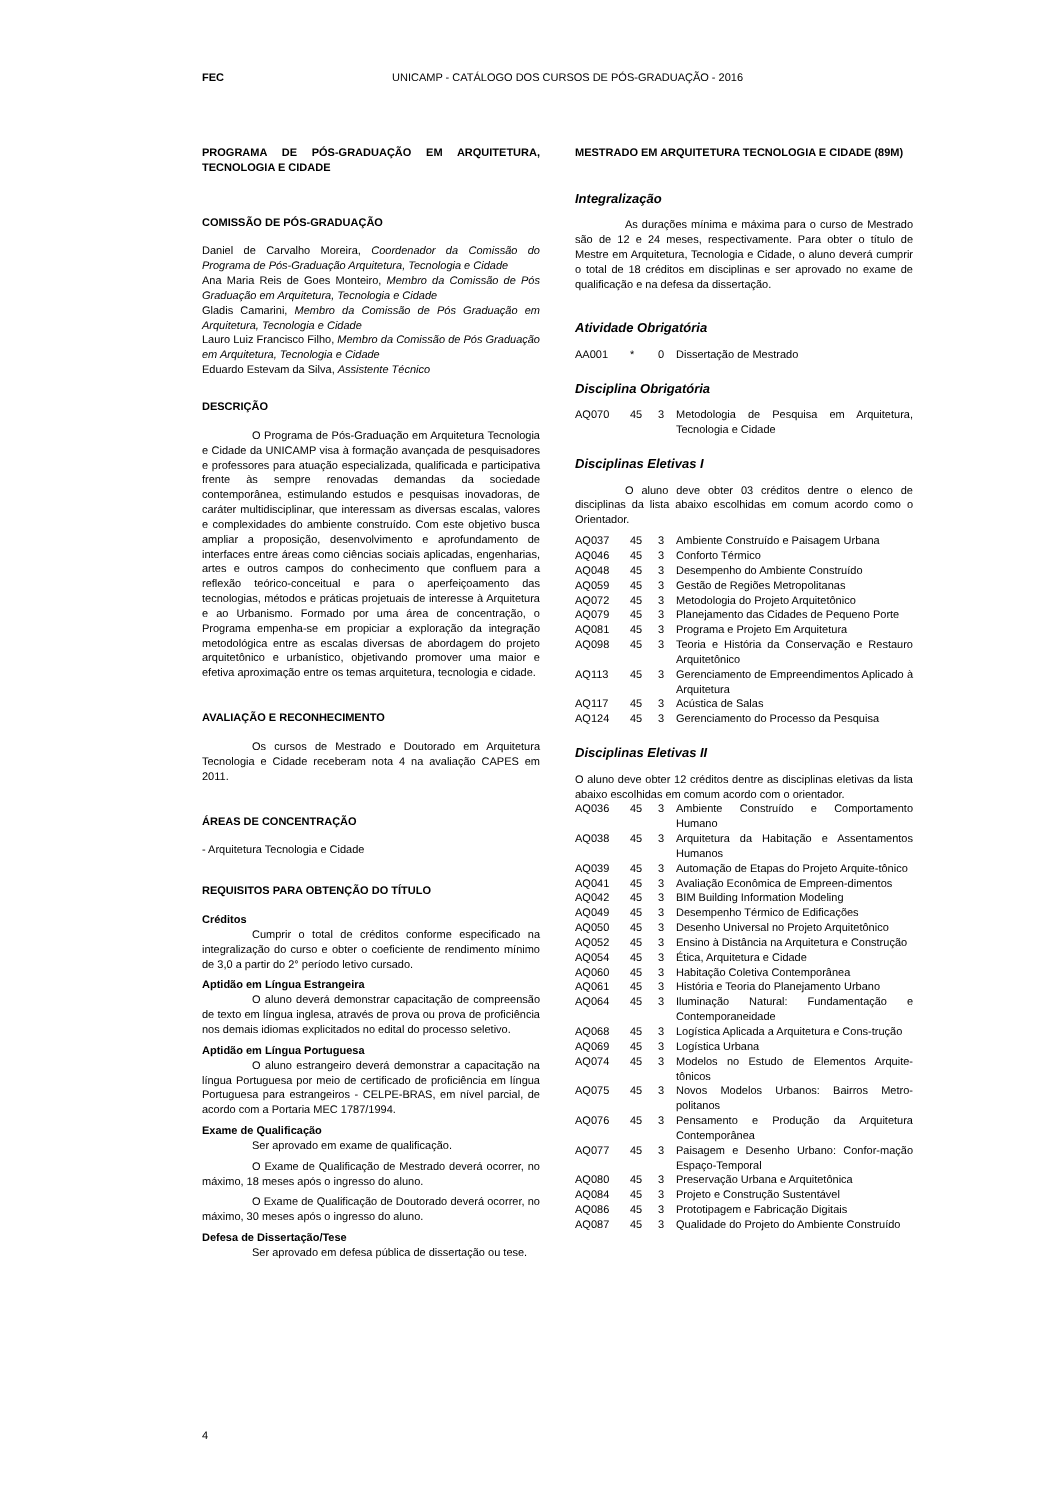FEC UNICAMP - CATÁLOGO DOS CURSOS DE PÓS-GRADUAÇÃO - 2016
PROGRAMA DE PÓS-GRADUAÇÃO EM ARQUITETURA, TECNOLOGIA E CIDADE
COMISSÃO DE PÓS-GRADUAÇÃO
Daniel de Carvalho Moreira, Coordenador da Comissão do Programa de Pós-Graduação Arquitetura, Tecnologia e Cidade
Ana Maria Reis de Goes Monteiro, Membro da Comissão de Pós Graduação em Arquitetura, Tecnologia e Cidade
Gladis Camarini, Membro da Comissão de Pós Graduação em Arquitetura, Tecnologia e Cidade
Lauro Luiz Francisco Filho, Membro da Comissão de Pós Graduação em Arquitetura, Tecnologia e Cidade
Eduardo Estevam da Silva, Assistente Técnico
DESCRIÇÃO
O Programa de Pós-Graduação em Arquitetura Tecnologia e Cidade da UNICAMP visa à formação avançada de pesquisadores e professores para atuação especializada, qualificada e participativa frente às sempre renovadas demandas da sociedade contemporânea, estimulando estudos e pesquisas inovadoras, de caráter multidisciplinar, que interessam as diversas escalas, valores e complexidades do ambiente construído. Com este objetivo busca ampliar a proposição, desenvolvimento e aprofundamento de interfaces entre áreas como ciências sociais aplicadas, engenharias, artes e outros campos do conhecimento que confluem para a reflexão teórico-conceitual e para o aperfeiçoamento das tecnologias, métodos e práticas projetuais de interesse à Arquitetura e ao Urbanismo. Formado por uma área de concentração, o Programa empenha-se em propiciar a exploração da integração metodológica entre as escalas diversas de abordagem do projeto arquitetônico e urbanístico, objetivando promover uma maior e efetiva aproximação entre os temas arquitetura, tecnologia e cidade.
AVALIAÇÃO E RECONHECIMENTO
Os cursos de Mestrado e Doutorado em Arquitetura Tecnologia e Cidade receberam nota 4 na avaliação CAPES em 2011.
ÁREAS DE CONCENTRAÇÃO
- Arquitetura Tecnologia e Cidade
REQUISITOS PARA OBTENÇÃO DO TÍTULO
Créditos
Cumprir o total de créditos conforme especificado na integralização do curso e obter o coeficiente de rendimento mínimo de 3,0 a partir do 2° período letivo cursado.
Aptidão em Língua Estrangeira
O aluno deverá demonstrar capacitação de compreensão de texto em língua inglesa, através de prova ou prova de proficiência nos demais idiomas explicitados no edital do processo seletivo.
Aptidão em Língua Portuguesa
O aluno estrangeiro deverá demonstrar a capacitação na língua Portuguesa por meio de certificado de proficiência em língua Portuguesa para estrangeiros - CELPE-BRAS, em nível parcial, de acordo com a Portaria MEC 1787/1994.
Exame de Qualificação
Ser aprovado em exame de qualificação.
O Exame de Qualificação de Mestrado deverá ocorrer, no máximo, 18 meses após o ingresso do aluno.
O Exame de Qualificação de Doutorado deverá ocorrer, no máximo, 30 meses após o ingresso do aluno.
Defesa de Dissertação/Tese
Ser aprovado em defesa pública de dissertação ou tese.
MESTRADO EM ARQUITETURA TECNOLOGIA E CIDADE (89M)
Integralização
As durações mínima e máxima para o curso de Mestrado são de 12 e 24 meses, respectivamente. Para obter o título de Mestre em Arquitetura, Tecnologia e Cidade, o aluno deverá cumprir o total de 18 créditos em disciplinas e ser aprovado no exame de qualificação e na defesa da dissertação.
Atividade Obrigatória
| AA001 | * | 0 | Dissertação de Mestrado |
Disciplina Obrigatória
| AQ070 | 45 | 3 | Metodologia de Pesquisa em Arquitetura, Tecnologia e Cidade |
Disciplinas Eletivas I
O aluno deve obter 03 créditos dentre o elenco de disciplinas da lista abaixo escolhidas em comum acordo como o Orientador.
| AQ037 | 45 | 3 | Ambiente Construído e Paisagem Urbana |
| AQ046 | 45 | 3 | Conforto Térmico |
| AQ048 | 45 | 3 | Desempenho do Ambiente Construído |
| AQ059 | 45 | 3 | Gestão de Regiões Metropolitanas |
| AQ072 | 45 | 3 | Metodologia do Projeto Arquitetônico |
| AQ079 | 45 | 3 | Planejamento das Cidades de Pequeno Porte |
| AQ081 | 45 | 3 | Programa e Projeto Em Arquitetura |
| AQ098 | 45 | 3 | Teoria e História da Conservação e Restauro Arquitetônico |
| AQ113 | 45 | 3 | Gerenciamento de Empreendimentos Aplicado à Arquitetura |
| AQ117 | 45 | 3 | Acústica de Salas |
| AQ124 | 45 | 3 | Gerenciamento do Processo da Pesquisa |
Disciplinas Eletivas II
O aluno deve obter 12 créditos dentre as disciplinas eletivas da lista abaixo escolhidas em comum acordo com o orientador.
| AQ036 | 45 | 3 | Ambiente Construído e Comportamento Humano |
| AQ038 | 45 | 3 | Arquitetura da Habitação e Assentamentos Humanos |
| AQ039 | 45 | 3 | Automação de Etapas do Projeto Arquite-tônico |
| AQ041 | 45 | 3 | Avaliação Econômica de Empreen-dimentos |
| AQ042 | 45 | 3 | BIM Building Information Modeling |
| AQ049 | 45 | 3 | Desempenho Térmico de Edificações |
| AQ050 | 45 | 3 | Desenho Universal no Projeto Arquitetônico |
| AQ052 | 45 | 3 | Ensino à Distância na Arquitetura e Construção |
| AQ054 | 45 | 3 | Ética, Arquitetura e Cidade |
| AQ060 | 45 | 3 | Habitação Coletiva Contemporânea |
| AQ061 | 45 | 3 | História e Teoria do Planejamento Urbano |
| AQ064 | 45 | 3 | Iluminação Natural: Fundamentação e Contemporaneidade |
| AQ068 | 45 | 3 | Logística Aplicada a Arquitetura e Cons-trução |
| AQ069 | 45 | 3 | Logística Urbana |
| AQ074 | 45 | 3 | Modelos no Estudo de Elementos Arquite-tônicos |
| AQ075 | 45 | 3 | Novos Modelos Urbanos: Bairros Metro-politanos |
| AQ076 | 45 | 3 | Pensamento e Produção da Arquitetura Contemporânea |
| AQ077 | 45 | 3 | Paisagem e Desenho Urbano: Confor-mação Espaço-Temporal |
| AQ080 | 45 | 3 | Preservação Urbana e Arquitetônica |
| AQ084 | 45 | 3 | Projeto e Construção Sustentável |
| AQ086 | 45 | 3 | Prototipagem e Fabricação Digitais |
| AQ087 | 45 | 3 | Qualidade do Projeto do Ambiente Construído |
4